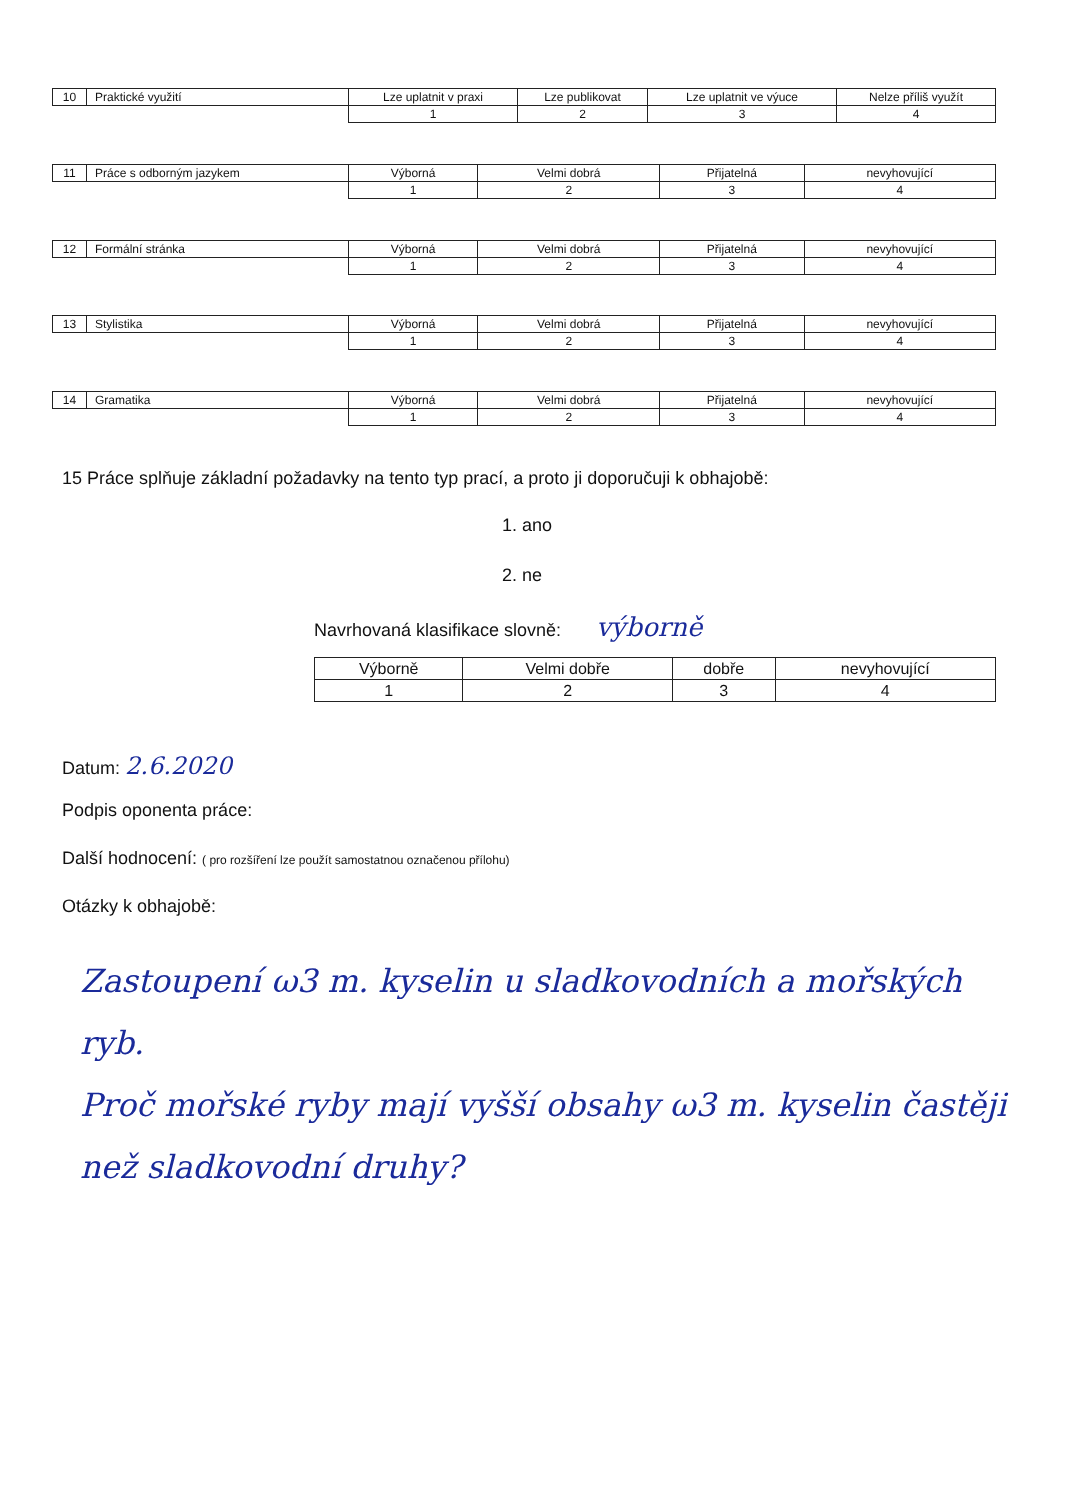| 10 | Praktické využití | Lze uplatnit v praxi | Lze publikovat | Lze uplatnit ve výuce | Nelze příliš využít |
| | | 1 | 2 | 3 | 4 |
| 11 | Práce s odborným jazykem | Výborná | Velmi dobrá | Přijatelná | nevyhovující |
| | | 1 | 2 | 3 | 4 |
| 12 | Formální stránka | Výborná | Velmi dobrá | Přijatelná | nevyhovující |
| | | 1 | 2 | 3 | 4 |
| 13 | Stylistika | Výborná | Velmi dobrá | Přijatelná | nevyhovující |
| | | 1 | 2 | 3 | 4 |
| 14 | Gramatika | Výborná | Velmi dobrá | Přijatelná | nevyhovující |
| | | 1 | 2 | 3 | 4 |
15 Práce splňuje základní požadavky na tento typ prací, a proto ji doporučuji k obhajobě:
1. ano
2. ne
Navrhovaná klasifikace slovně: výborně
| Výborně | Velmi dobře | dobře | nevyhovující |
| 1 | 2 | 3 | 4 |
Datum: 2.6.2020
Podpis oponenta práce:
Další hodnocení: ( pro rozšíření lze použít samostatnou označenou přílohu)
Otázky k obhajobě:
Zastoupení ω3 m. kyselin u sladkovodních a mořských ryb.
Proč mořské ryby mají vyšší obsahy ω3 m. kyselin častěji než sladkovodní druhy?